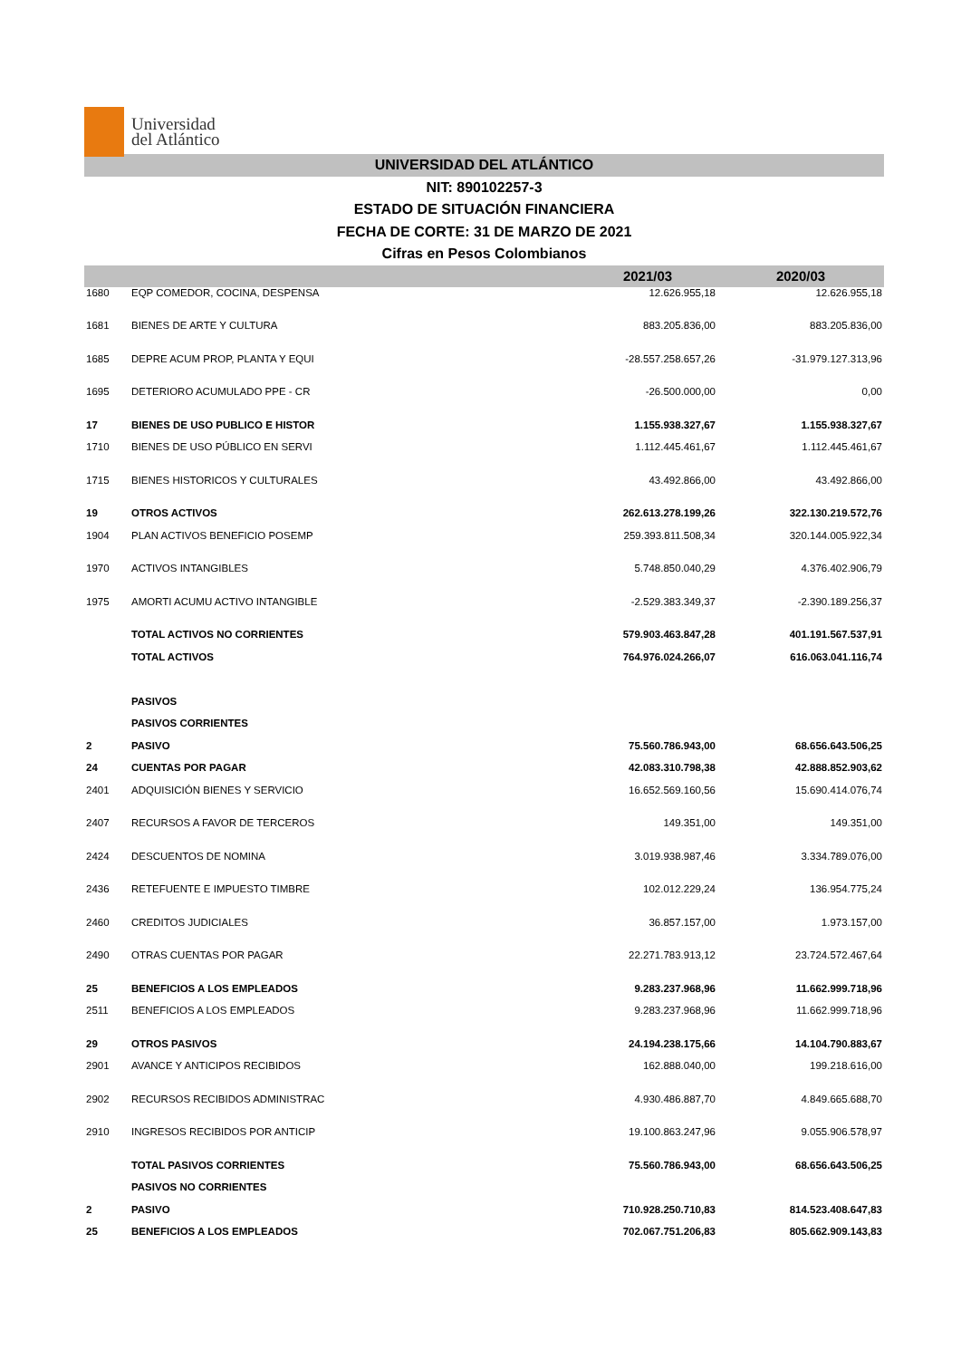Universidad
del Atlántico
UNIVERSIDAD DEL ATLÁNTICO
NIT: 890102257-3
ESTADO DE SITUACIÓN FINANCIERA
FECHA DE CORTE: 31 DE MARZO DE 2021
Cifras en Pesos Colombianos
| | | 2021/03 | 2020/03 |
| --- | --- | --- | --- |
| 1680 | EQP COMEDOR, COCINA, DESPENSA | 12.626.955,18 | 12.626.955,18 |
| 1681 | BIENES DE ARTE Y CULTURA | 883.205.836,00 | 883.205.836,00 |
| 1685 | DEPRE ACUM PROP, PLANTA Y EQUI | -28.557.258.657,26 | -31.979.127.313,96 |
| 1695 | DETERIORO ACUMULADO PPE - CR | -26.500.000,00 | 0,00 |
| 17 | BIENES DE USO PUBLICO E HISTOR | 1.155.938.327,67 | 1.155.938.327,67 |
| 1710 | BIENES DE USO PÚBLICO EN SERVI | 1.112.445.461,67 | 1.112.445.461,67 |
| 1715 | BIENES HISTORICOS Y CULTURALES | 43.492.866,00 | 43.492.866,00 |
| 19 | OTROS ACTIVOS | 262.613.278.199,26 | 322.130.219.572,76 |
| 1904 | PLAN ACTIVOS BENEFICIO POSEMP | 259.393.811.508,34 | 320.144.005.922,34 |
| 1970 | ACTIVOS INTANGIBLES | 5.748.850.040,29 | 4.376.402.906,79 |
| 1975 | AMORTI ACUMU ACTIVO INTANGIBLE | -2.529.383.349,37 | -2.390.189.256,37 |
| | TOTAL ACTIVOS NO CORRIENTES | 579.903.463.847,28 | 401.191.567.537,91 |
| | TOTAL ACTIVOS | 764.976.024.266,07 | 616.063.041.116,74 |
| | PASIVOS | | |
| | PASIVOS CORRIENTES | | |
| 2 | PASIVO | 75.560.786.943,00 | 68.656.643.506,25 |
| 24 | CUENTAS POR PAGAR | 42.083.310.798,38 | 42.888.852.903,62 |
| 2401 | ADQUISICIÓN BIENES Y SERVICIO | 16.652.569.160,56 | 15.690.414.076,74 |
| 2407 | RECURSOS A FAVOR DE TERCEROS | 149.351,00 | 149.351,00 |
| 2424 | DESCUENTOS DE NOMINA | 3.019.938.987,46 | 3.334.789.076,00 |
| 2436 | RETEFUENTE E IMPUESTO TIMBRE | 102.012.229,24 | 136.954.775,24 |
| 2460 | CREDITOS JUDICIALES | 36.857.157,00 | 1.973.157,00 |
| 2490 | OTRAS CUENTAS POR PAGAR | 22.271.783.913,12 | 23.724.572.467,64 |
| 25 | BENEFICIOS A LOS EMPLEADOS | 9.283.237.968,96 | 11.662.999.718,96 |
| 2511 | BENEFICIOS A LOS EMPLEADOS | 9.283.237.968,96 | 11.662.999.718,96 |
| 29 | OTROS PASIVOS | 24.194.238.175,66 | 14.104.790.883,67 |
| 2901 | AVANCE Y ANTICIPOS RECIBIDOS | 162.888.040,00 | 199.218.616,00 |
| 2902 | RECURSOS RECIBIDOS ADMINISTRAC | 4.930.486.887,70 | 4.849.665.688,70 |
| 2910 | INGRESOS RECIBIDOS POR ANTICIP | 19.100.863.247,96 | 9.055.906.578,97 |
| | TOTAL PASIVOS CORRIENTES | 75.560.786.943,00 | 68.656.643.506,25 |
| | PASIVOS NO CORRIENTES | | |
| 2 | PASIVO | 710.928.250.710,83 | 814.523.408.647,83 |
| 25 | BENEFICIOS A LOS EMPLEADOS | 702.067.751.206,83 | 805.662.909.143,83 |